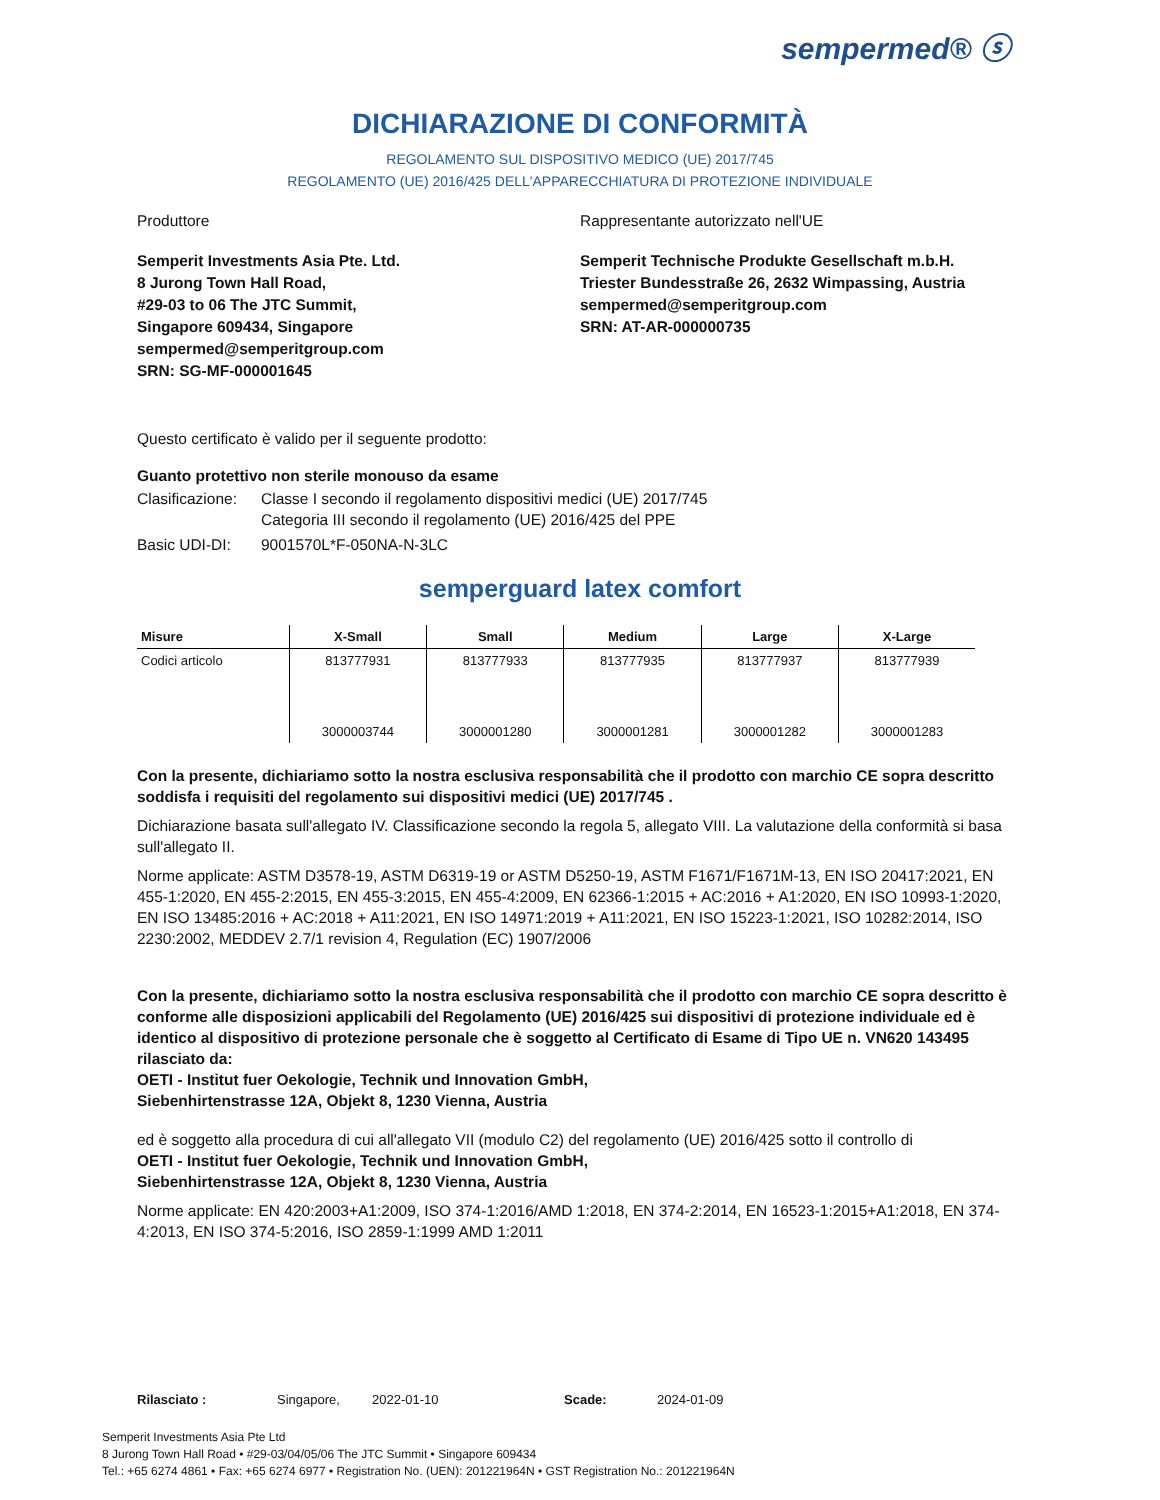sempermed® ⓢ
DICHIARAZIONE DI CONFORMITÀ
REGOLAMENTO SUL DISPOSITIVO MEDICO (UE) 2017/745
REGOLAMENTO (UE) 2016/425 DELL'APPARECCHIATURA DI PROTEZIONE INDIVIDUALE
Produttore Rappresentante autorizzato nell'UE
Semperit Investments Asia Pte. Ltd.
8 Jurong Town Hall Road,
#29-03 to 06 The JTC Summit,
Singapore 609434, Singapore
sempermed@semperitgroup.com
SRN: SG-MF-000001645
Semperit Technische Produkte Gesellschaft m.b.H.
Triester Bundesstraße 26, 2632 Wimpassing, Austria
sempermed@semperitgroup.com
SRN: AT-AR-000000735
Questo certificato è valido per il seguente prodotto:
Guanto protettivo non sterile monouso da esame
Clasificazione: Classe I secondo il regolamento dispositivi medici (UE) 2017/745
Categoria III secondo il regolamento (UE) 2016/425 del PPE
Basic UDI-DI: 9001570L*F-050NA-N-3LC
semperguard latex comfort
| Misure | X-Small | Small | Medium | Large | X-Large |
| --- | --- | --- | --- | --- | --- |
| Codici articolo | 813777931 | 813777933 | 813777935 | 813777937 | 813777939 |
| | 3000003744 | 3000001280 | 3000001281 | 3000001282 | 3000001283 |
Con la presente, dichiariamo sotto la nostra esclusiva responsabilità che il prodotto con marchio CE sopra descritto soddisfa i requisiti del regolamento sui dispositivi medici (UE) 2017/745 .
Dichiarazione basata sull'allegato IV. Classificazione secondo la regola 5, allegato VIII. La valutazione della conformità si basa sull'allegato II.
Norme applicate: ASTM D3578-19, ASTM D6319-19 or ASTM D5250-19, ASTM F1671/F1671M-13, EN ISO 20417:2021, EN 455-1:2020, EN 455-2:2015, EN 455-3:2015, EN 455-4:2009, EN 62366-1:2015 + AC:2016 + A1:2020, EN ISO 10993-1:2020, EN ISO 13485:2016 + AC:2018 + A11:2021, EN ISO 14971:2019 + A11:2021, EN ISO 15223-1:2021, ISO 10282:2014, ISO 2230:2002, MEDDEV 2.7/1 revision 4, Regulation (EC) 1907/2006
Con la presente, dichiariamo sotto la nostra esclusiva responsabilità che il prodotto con marchio CE sopra descritto è conforme alle disposizioni applicabili del Regolamento (UE) 2016/425 sui dispositivi di protezione individuale ed è identico al dispositivo di protezione personale che è soggetto al Certificato di Esame di Tipo UE n. VN620 143495 rilasciato da:
OETI - Institut fuer Oekologie, Technik und Innovation GmbH,
Siebenhirtenstrasse 12A, Objekt 8, 1230 Vienna, Austria
ed è soggetto alla procedura di cui all'allegato VII (modulo C2) del regolamento (UE) 2016/425 sotto il controllo di
OETI - Institut fuer Oekologie, Technik und Innovation GmbH,
Siebenhirtenstrasse 12A, Objekt 8, 1230 Vienna, Austria
Norme applicate: EN 420:2003+A1:2009, ISO 374-1:2016/AMD 1:2018, EN 374-2:2014, EN 16523-1:2015+A1:2018, EN 374-4:2013, EN ISO 374-5:2016, ISO 2859-1:1999 AMD 1:2011
Rilasciato : Singapore, 2022-01-10 Scade: 2024-01-09
Semperit Investments Asia Pte Ltd
8 Jurong Town Hall Road • #29-03/04/05/06 The JTC Summit • Singapore 609434
Tel.: +65 6274 4861 • Fax: +65 6274 6977 • Registration No. (UEN): 201221964N • GST Registration No.: 201221964N